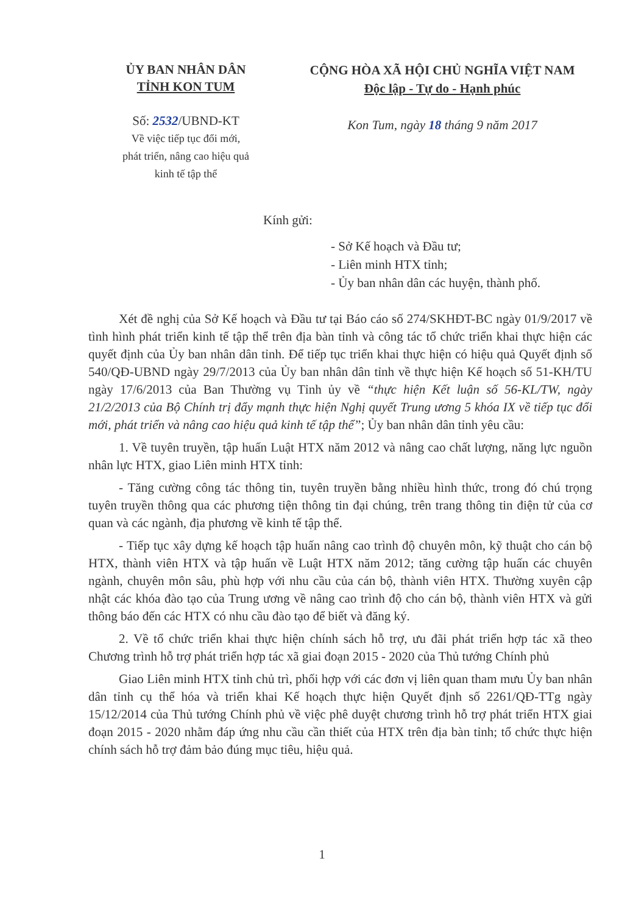ỦY BAN NHÂN DÂN
TỈNH KON TUM
Số: 2532/UBND-KT
Về việc tiếp tục đổi mới,
phát triển, nâng cao hiệu quả
kinh tế tập thể
CỘNG HÒA XÃ HỘI CHỦ NGHĨA VIỆT NAM
Độc lập - Tự do - Hạnh phúc
Kon Tum, ngày 18 tháng 9 năm 2017
Kính gửi:
- Sở Kế hoạch và Đầu tư;
- Liên minh HTX tỉnh;
- Ủy ban nhân dân các huyện, thành phố.
Xét đề nghị của Sở Kế hoạch và Đầu tư tại Báo cáo số 274/SKHĐT-BC ngày 01/9/2017 về tình hình phát triển kinh tế tập thể trên địa bàn tỉnh và công tác tổ chức triển khai thực hiện các quyết định của Ủy ban nhân dân tỉnh. Để tiếp tục triển khai thực hiện có hiệu quả Quyết định số 540/QĐ-UBND ngày 29/7/2013 của Ủy ban nhân dân tỉnh về thực hiện Kế hoạch số 51-KH/TU ngày 17/6/2013 của Ban Thường vụ Tỉnh ủy về “thực hiện Kết luận số 56-KL/TW, ngày 21/2/2013 của Bộ Chính trị đẩy mạnh thực hiện Nghị quyết Trung ương 5 khóa IX về tiếp tục đổi mới, phát triển và nâng cao hiệu quả kinh tế tập thể”; Ủy ban nhân dân tỉnh yêu cầu:
1. Về tuyên truyền, tập huấn Luật HTX năm 2012 và nâng cao chất lượng, năng lực nguồn nhân lực HTX, giao Liên minh HTX tỉnh:
- Tăng cường công tác thông tin, tuyên truyền bằng nhiều hình thức, trong đó chú trọng tuyên truyền thông qua các phương tiện thông tin đại chúng, trên trang thông tin điện tử của cơ quan và các ngành, địa phương về kinh tế tập thể.
- Tiếp tục xây dựng kế hoạch tập huấn nâng cao trình độ chuyên môn, kỹ thuật cho cán bộ HTX, thành viên HTX và tập huấn về Luật HTX năm 2012; tăng cường tập huấn các chuyên ngành, chuyên môn sâu, phù hợp với nhu cầu của cán bộ, thành viên HTX. Thường xuyên cập nhật các khóa đào tạo của Trung ương về nâng cao trình độ cho cán bộ, thành viên HTX và gửi thông báo đến các HTX có nhu cầu đào tạo để biết và đăng ký.
2. Về tổ chức triển khai thực hiện chính sách hỗ trợ, ưu đãi phát triển hợp tác xã theo Chương trình hỗ trợ phát triển hợp tác xã giai đoạn 2015 - 2020 của Thủ tướng Chính phủ
Giao Liên minh HTX tỉnh chủ trì, phối hợp với các đơn vị liên quan tham mưu Ủy ban nhân dân tỉnh cụ thể hóa và triển khai Kế hoạch thực hiện Quyết định số 2261/QĐ-TTg ngày 15/12/2014 của Thủ tướng Chính phủ về việc phê duyệt chương trình hỗ trợ phát triển HTX giai đoạn 2015 - 2020 nhằm đáp ứng nhu cầu cần thiết của HTX trên địa bàn tỉnh; tổ chức thực hiện chính sách hỗ trợ đảm bảo đúng mục tiêu, hiệu quả.
1